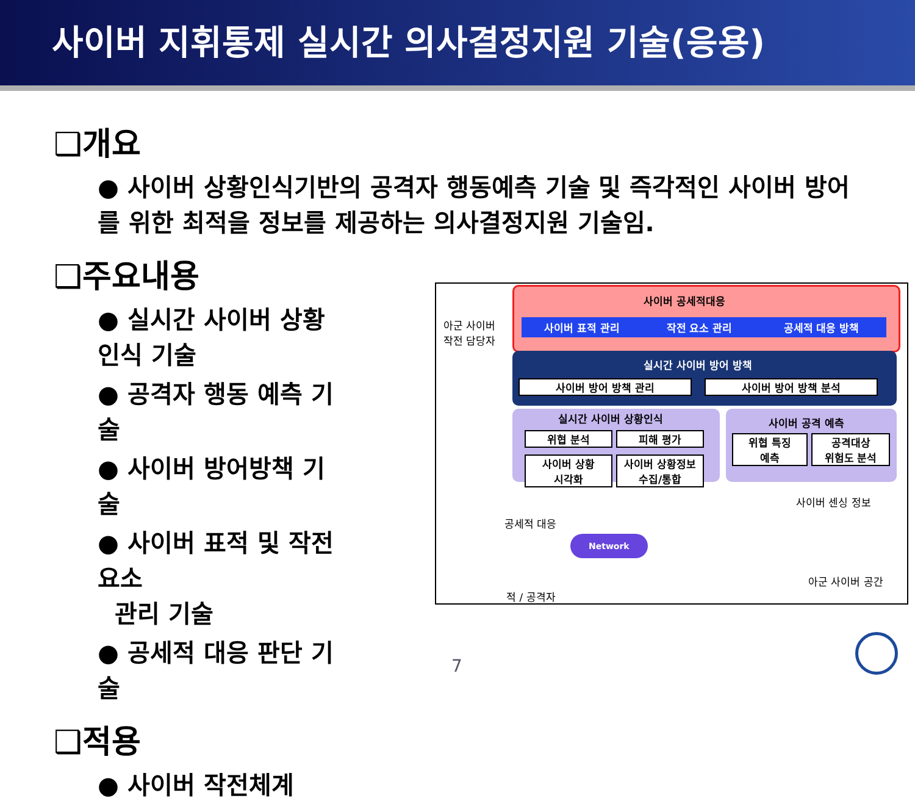사이버 지휘통제 실시간 의사결정지원 기술(응용)
❑개요
● 사이버 상황인식기반의 공격자 행동예측 기술 및 즉각적인 사이버 방어를 위한 최적을 정보를 제공하는 의사결정지원 기술임.
❑주요내용
● 실시간 사이버 상황인식 기술
● 공격자 행동 예측 기술
● 사이버 방어방책 기술
● 사이버 표적 및 작전요소
관리 기술
● 공세적 대응 판단 기술
❑적용
● 사이버 작전체계
사이버 공세적대응
사이버 표적 관리 작전 요소 관리 공세적 대응 방책
아군 사이버
작전 담당자
실시간 사이버 방어 방책
사이버 방어 방책 관리 사이버 방어 방책 분석
실시간 사이버 상황인식
위협 분석 피해 평가
사이버 상황
시각화
사이버 상황정보
수집/통합
사이버 공격 예측
위협 특징
예측
공격대상
위험도 분석
사이버 센싱 정보
공세적 대응
Network
아군 사이버 공간
적 / 공격자
7